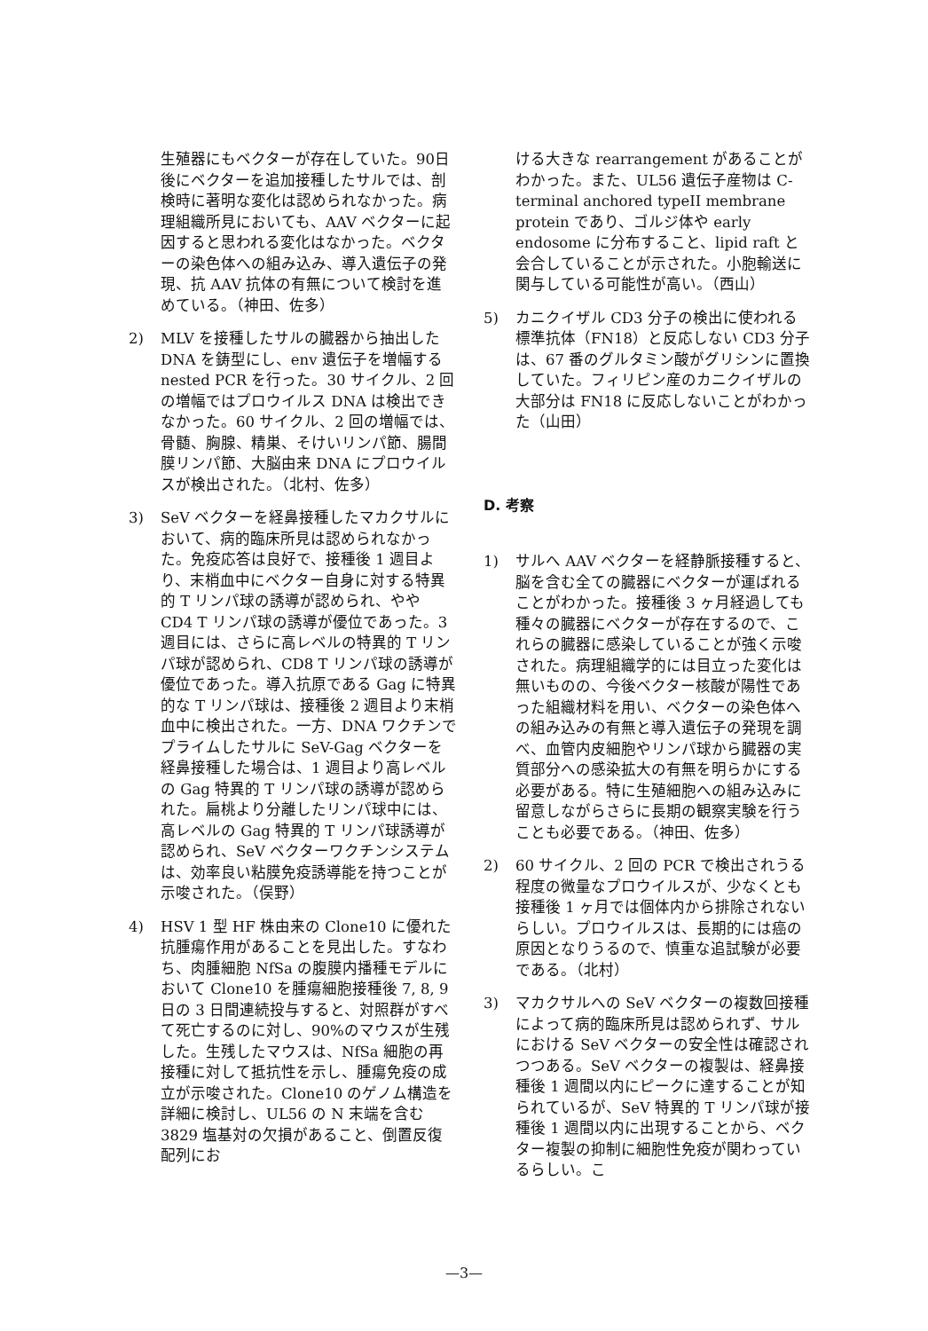生殖器にもベクターが存在していた。90日後にベクターを追加接種したサルでは、剖検時に著明な変化は認められなかった。病理組織所見においても、AAV ベクターに起因すると思われる変化はなかった。ベクターの染色体への組み込み、導入遺伝子の発現、抗 AAV 抗体の有無について検討を進めている。（神田、佐多）
2) MLV を接種したサルの臓器から抽出した DNA を鋳型にし、env 遺伝子を増幅する nested PCR を行った。30 サイクル、2 回の増幅ではプロウイルス DNA は検出できなかった。60 サイクル、2 回の増幅では、骨髄、胸腺、精巣、そけいリンパ節、腸間膜リンパ節、大脳由来 DNA にプロウイルスが検出された。（北村、佐多）
3) SeV ベクターを経鼻接種したマカクサルにおいて、病的臨床所見は認められなかった。免疫応答は良好で、接種後 1 週目より、末梢血中にベクター自身に対する特異的 T リンパ球の誘導が認められ、やや CD4 T リンパ球の誘導が優位であった。3 週目には、さらに高レベルの特異的 T リンパ球が認められ、CD8 T リンパ球の誘導が優位であった。導入抗原である Gag に特異的な T リンパ球は、接種後 2 週目より末梢血中に検出された。一方、DNA ワクチンでプライムしたサルに SeV-Gag ベクターを経鼻接種した場合は、1 週目より高レベルの Gag 特異的 T リンパ球の誘導が認められた。扁桃より分離したリンパ球中には、高レベルの Gag 特異的 T リンパ球誘導が認められ、SeV ベクターワクチンシステムは、効率良い粘膜免疫誘導能を持つことが示唆された。（俣野）
4) HSV 1 型 HF 株由来の Clone10 に優れた抗腫瘍作用があることを見出した。すなわち、肉腫細胞 NfSa の腹膜内播種モデルにおいて Clone10 を腫瘍細胞接種後 7, 8, 9 日の 3 日間連続投与すると、対照群がすべて死亡するのに対し、90%のマウスが生残した。生残したマウスは、NfSa 細胞の再接種に対して抵抗性を示し、腫瘍免疫の成立が示唆された。Clone10 のゲノム構造を詳細に検討し、UL56 の N 末端を含む 3829 塩基対の欠損があること、倒置反復配列にお
ける大きな rearrangement があることがわかった。また、UL56 遺伝子産物は C-terminal anchored typeII membrane protein であり、ゴルジ体や early endosome に分布すること、lipid raft と会合していることが示された。小胞輸送に関与している可能性が高い。（西山）
5) カニクイザル CD3 分子の検出に使われる標準抗体（FN18）と反応しない CD3 分子は、67 番のグルタミン酸がグリシンに置換していた。フィリピン産のカニクイザルの大部分は FN18 に反応しないことがわかった（山田）
D. 考察
1) サルへ AAV ベクターを経静脈接種すると、脳を含む全ての臓器にベクターが運ばれることがわかった。接種後 3 ヶ月経過しても種々の臓器にベクターが存在するので、これらの臓器に感染していることが強く示唆された。病理組織学的には目立った変化は無いものの、今後ベクター核酸が陽性であった組織材料を用い、ベクターの染色体への組み込みの有無と導入遺伝子の発現を調べ、血管内皮細胞やリンパ球から臓器の実質部分への感染拡大の有無を明らかにする必要がある。特に生殖細胞への組み込みに留意しながらさらに長期の観察実験を行うことも必要である。（神田、佐多）
2) 60 サイクル、2 回の PCR で検出されうる程度の微量なプロウイルスが、少なくとも接種後 1 ヶ月では個体内から排除されないらしい。プロウイルスは、長期的には癌の原因となりうるので、慎重な追試験が必要である。（北村）
3) マカクサルへの SeV ベクターの複数回接種によって病的臨床所見は認められず、サルにおける SeV ベクターの安全性は確認されつつある。SeV ベクターの複製は、経鼻接種後 1 週間以内にピークに達することが知られているが、SeV 特異的 T リンパ球が接種後 1 週間以内に出現することから、ベクター複製の抑制に細胞性免疫が関わっているらしい。こ
—3—